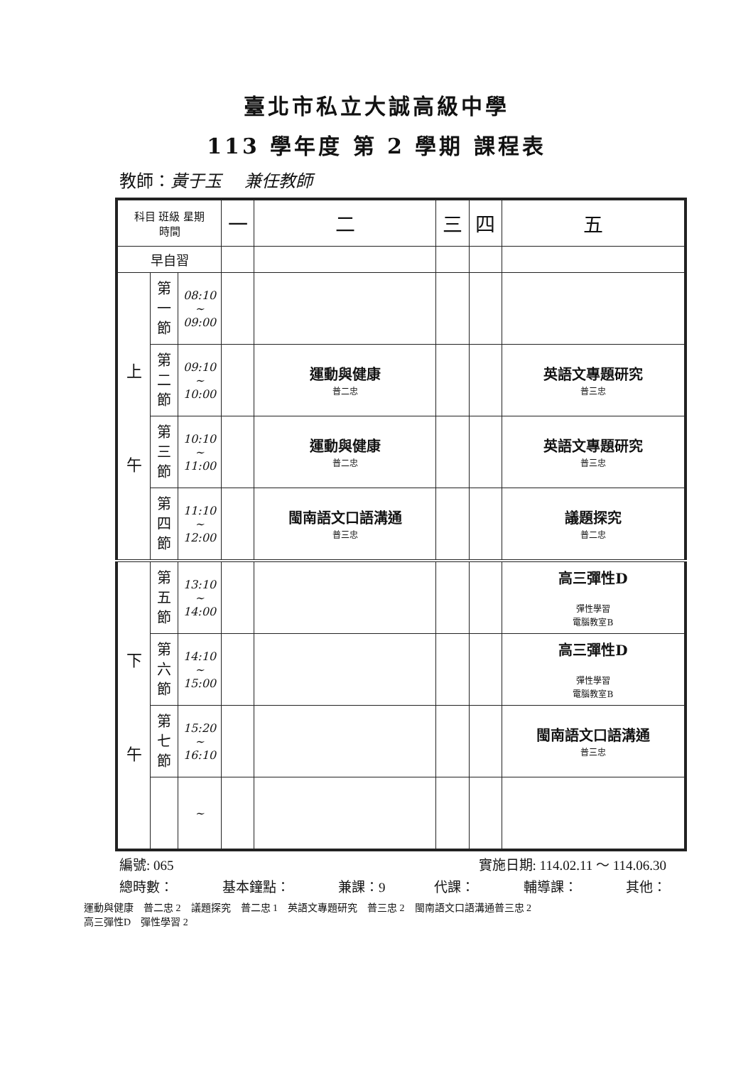臺北市私立大誠高級中學
113 學年度 第 2 學期 課程表
教師：黃于玉　 兼任教師
| 科目 班級 星期 時間 | | | 一 | 二 | 三 | 四 | 五 |
| --- | --- | --- | --- | --- | --- | --- | --- |
| 早自習 | | | | | | | |
| 上 午 | 第 一 節 | 08:10 ~ 09:00 | | | | | |
| | 第 二 節 | 09:10 ~ 10:00 | | 運動與健康 普二忠 | | | 英語文專題研究 普三忠 |
| | 第 三 節 | 10:10 ~ 11:00 | | 運動與健康 普二忠 | | | 英語文專題研究 普三忠 |
| | 第 四 節 | 11:10 ~ 12:00 | | 閩南語文口語溝通 普三忠 | | | 議題探究 普二忠 |
| 下 午 | 第 五 節 | 13:10 ~ 14:00 | | | | | 高三彈性D 彈性學習 電腦教室B |
| | 第 六 節 | 14:10 ~ 15:00 | | | | | 高三彈性D 彈性學習 電腦教室B |
| | 第 七 節 | 15:20 ~ 16:10 | | | | | 閩南語文口語溝通 普三忠 |
| | | ~ | | | | | |
編號: 065 實施日期: 114.02.11 ～ 114.06.30
總時數： 基本鐘點： 兼課：9 代課： 輔導課： 其他：
運動與健康 普二忠 2 議題探究 普二忠 1 英語文專題研究 普三忠 2 閩南語文口語溝通普三忠 2
高三彈性D 彈性學習 2